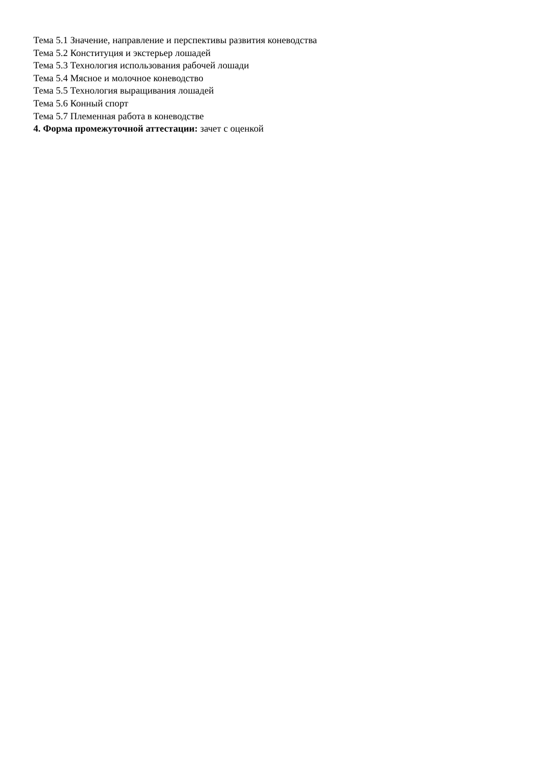Тема 5.1 Значение, направление и перспективы развития коневодства
Тема 5.2 Конституция и экстерьер лошадей
Тема 5.3 Технология использования рабочей лошади
Тема 5.4 Мясное и молочное коневодство
Тема 5.5 Технология выращивания лошадей
Тема 5.6 Конный спорт
Тема 5.7 Племенная работа в коневодстве
4. Форма промежуточной аттестации: зачет с оценкой